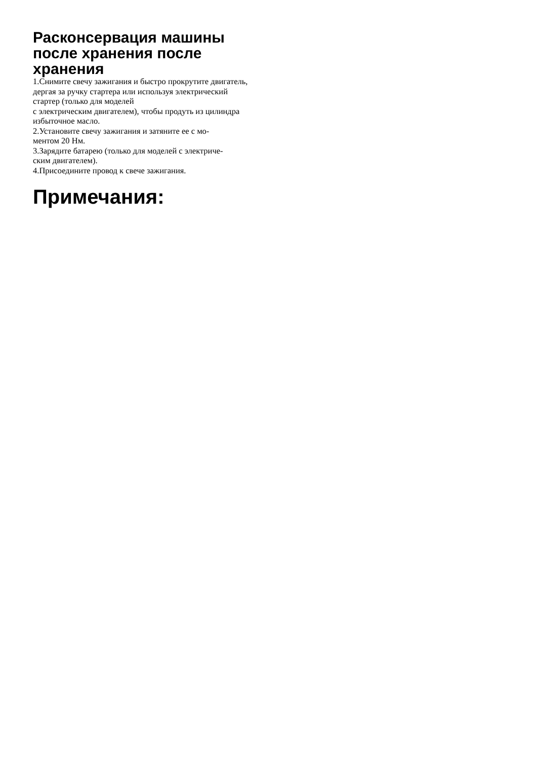Расконсервация машины после хранения после хранения
1.Снимите свечу зажигания и быстро прокрутите двигатель, дергая за ручку стартера или используя электрический стартер (только для моделей
с электрическим двигателем), чтобы продуть из цилиндра избыточное масло.
2.Установите свечу зажигания и затяните ее с мо-
ментом 20 Нм.
3.Зарядите батарею (только для моделей с электриче-
ским двигателем).
4.Присоедините провод к свече зажигания.
Примечания: